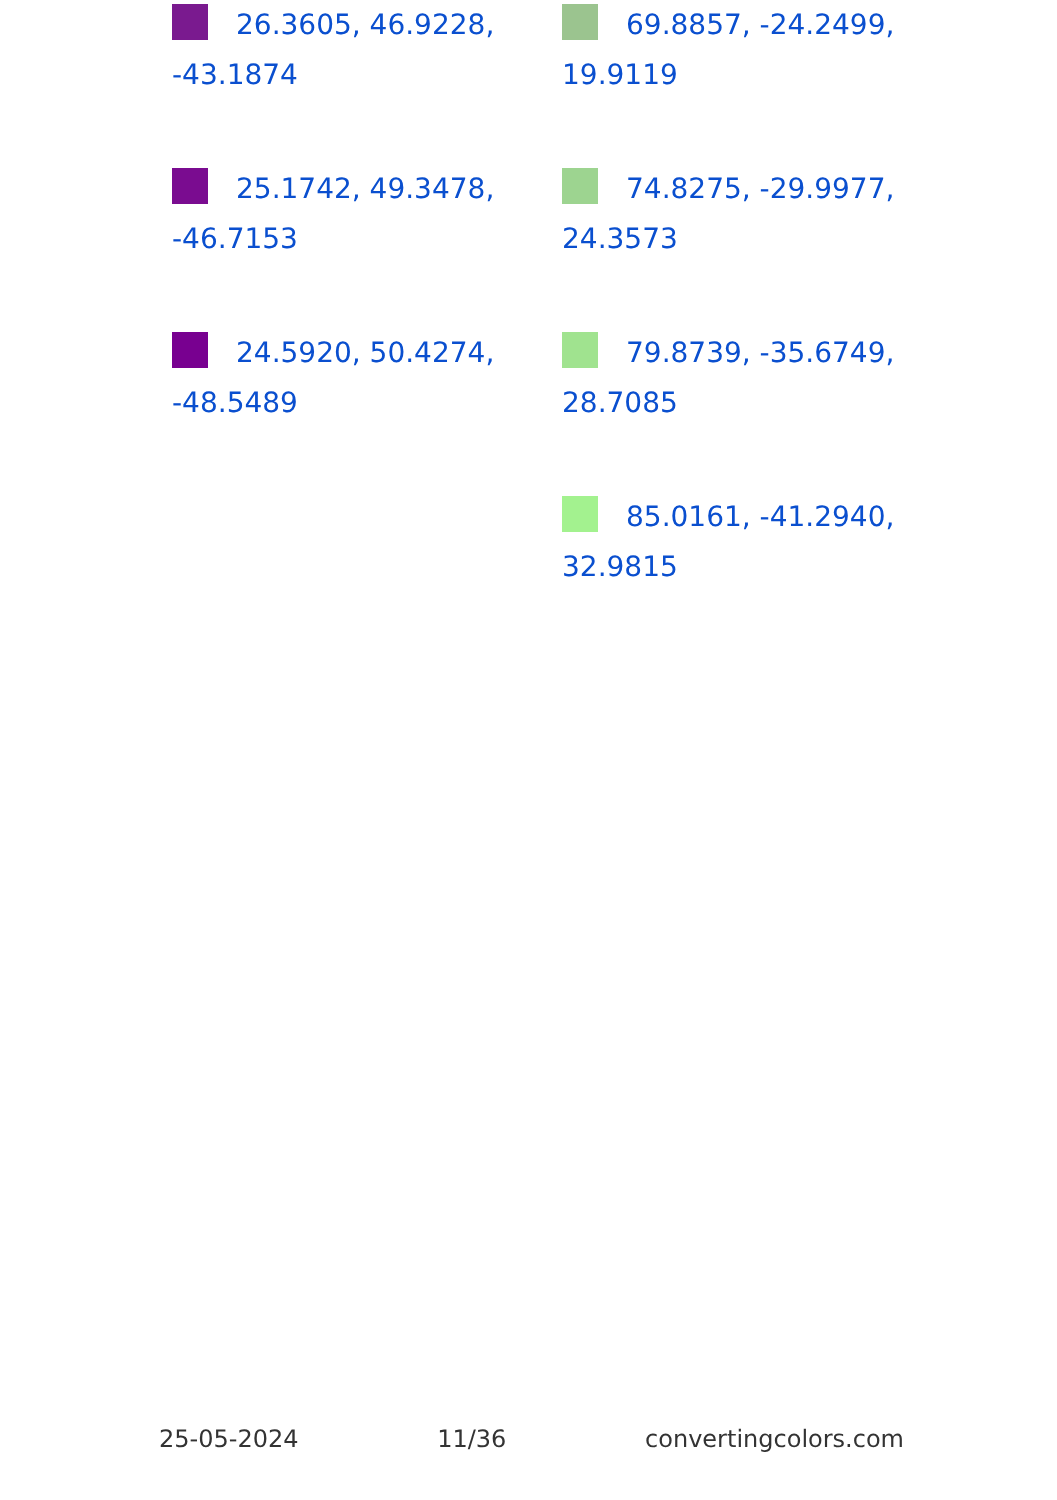26.3605, 46.9228, -43.1874
25.1742, 49.3478, -46.7153
24.5920, 50.4274, -48.5489
69.8857, -24.2499, 19.9119
74.8275, -29.9977, 24.3573
79.8739, -35.6749, 28.7085
85.0161, -41.2940, 32.9815
25-05-2024 11/36 convertingcolors.com